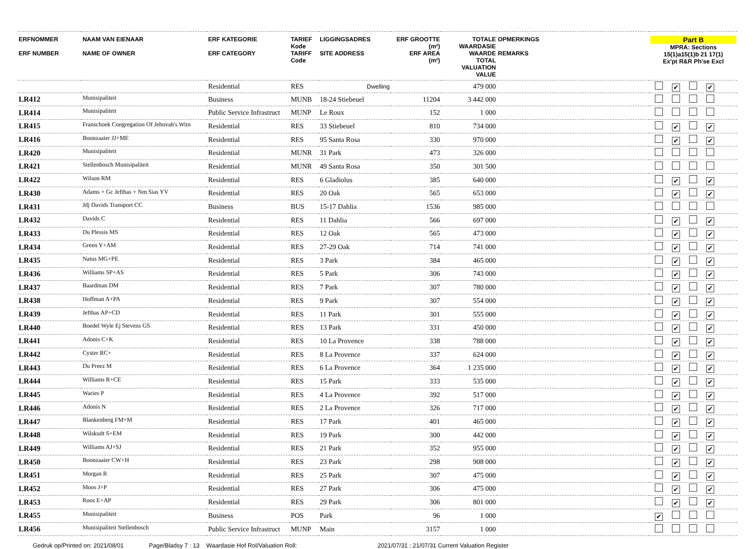| ERFNOMMER ERF NUMBER | NAAM VAN EIENAAR NAME OF OWNER | ERF KATEGORIE ERF CATEGORY | TARIEF Kode TARIFF Code | LIGGINGSADRES SITE ADDRESS | ERF GROOTTE (m²) ERF AREA (m²) | TOTALE WAARDASIE WAARDE TOTAL VALUATION VALUE | OPMERKINGS REMARKS | Part B MPRA: Sections 15(1)a15(1)b 21 17(1) Ex'pt R&R Ph'se Excl |
| --- | --- | --- | --- | --- | --- | --- | --- | --- |
| | | Residential | RES | Dwelling | | 479 000 | | ✔ ✔ |
| LR412 | Munisipaliteit | Business | MUNB | 18-24 Stiebeuel | 11204 | 3 442 000 | | |
| LR414 | Munisipaliteit | Public Service Infrastruct | MUNP | Le Roux | 152 | 1 000 | | |
| LR415 | Franschoek Congregation Of Jehovah's Witn | Residential | RES | 33 Stiebeuel | 810 | 734 000 | | ✔ ✔ |
| LR416 | Boonzaaier JJ+ME | Residential | RES | 95 Santa Rosa | 330 | 970 000 | | ✔ ✔ |
| LR420 | Munisipaliteit | Residential | MUNR | 31 Park | 473 | 326 000 | | |
| LR421 | Stellenbosch Munisipaliteit | Residential | MUNR | 49 Santa Rosa | 350 | 301 500 | | |
| LR422 | Wilson RM | Residential | RES | 6 Gladiolus | 385 | 640 000 | | ✔ ✔ |
| LR430 | Adams + Gc Jefthas + Nm Sias YV | Residential | RES | 20 Oak | 565 | 653 000 | | ✔ ✔ |
| LR431 | Jdj Davids Transport CC | Business | BUS | 15-17 Dahlia | 1536 | 985 000 | | |
| LR432 | Davids C | Residential | RES | 11 Dahlia | 566 | 697 000 | | ✔ ✔ |
| LR433 | Du Plessis MS | Residential | RES | 12 Oak | 565 | 473 000 | | ✔ ✔ |
| LR434 | Green Y+AM | Residential | RES | 27-29 Oak | 714 | 741 000 | | ✔ ✔ |
| LR435 | Natus MG+PE | Residential | RES | 3 Park | 384 | 465 000 | | ✔ ✔ |
| LR436 | Williams SP+AS | Residential | RES | 5 Park | 306 | 743 000 | | ✔ ✔ |
| LR437 | Baardman DM | Residential | RES | 7 Park | 307 | 780 000 | | ✔ ✔ |
| LR438 | Hoffman A+PA | Residential | RES | 9 Park | 307 | 554 000 | | ✔ ✔ |
| LR439 | Jefthas AP+CD | Residential | RES | 11 Park | 301 | 555 000 | | ✔ ✔ |
| LR440 | Boedel Wyle Ej Stevens GS | Residential | RES | 13 Park | 331 | 450 000 | | ✔ ✔ |
| LR441 | Adonis C+K | Residential | RES | 10 La Provence | 338 | 788 000 | | ✔ ✔ |
| LR442 | Cyster RC+ | Residential | RES | 8 La Provence | 337 | 624 000 | | ✔ ✔ |
| LR443 | Du Preez M | Residential | RES | 6 La Provence | 364 | 1 235 000 | | ✔ ✔ |
| LR444 | Williams R+CE | Residential | RES | 15 Park | 333 | 535 000 | | ✔ ✔ |
| LR445 | Waries P | Residential | RES | 4 La Provence | 392 | 517 000 | | ✔ ✔ |
| LR446 | Adonis N | Residential | RES | 2 La Provence | 326 | 717 000 | | ✔ ✔ |
| LR447 | Blankenberg FM+M | Residential | RES | 17 Park | 401 | 465 000 | | ✔ ✔ |
| LR448 | Wilskudt S+EM | Residential | RES | 19 Park | 300 | 442 000 | | ✔ ✔ |
| LR449 | Williams AJ+SJ | Residential | RES | 21 Park | 352 | 955 000 | | ✔ ✔ |
| LR450 | Boonzaaier CW+H | Residential | RES | 23 Park | 298 | 908 000 | | ✔ ✔ |
| LR451 | Morgan R | Residential | RES | 25 Park | 307 | 475 000 | | ✔ ✔ |
| LR452 | Moos J+P | Residential | RES | 27 Park | 306 | 475 000 | | ✔ ✔ |
| LR453 | Roos E+AP | Residential | RES | 29 Park | 306 | 801 000 | | ✔ ✔ |
| LR455 | Munisipaliteit | Business | POS | Park | 96 | 1 000 | | ✔ |
| LR456 | Munisipaliteit Stellenbosch | Public Service Infrastruct | MUNP | Main | 3157 | 1 000 | | |
Gedruk op/Printed on: 2021/08/01 Page/Bladsy 7 : 13 Waardasie Hof Rol/Valuation Roll: 2021/07/31 : 21/07/31 Current Valuation Register